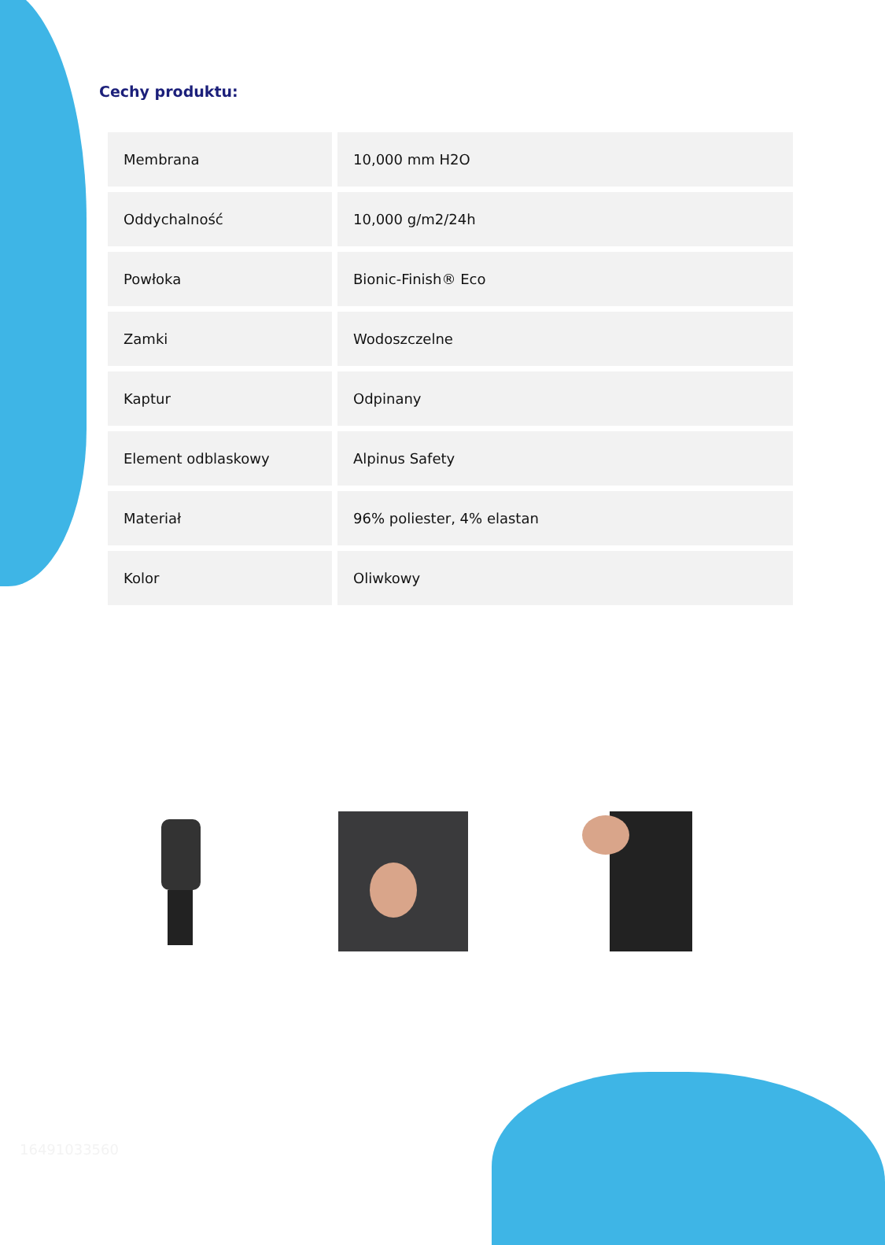Cechy produktu:
| Membrana | 10,000 mm H2O |
| Oddychalność | 10,000 g/m2/24h |
| Powłoka | Bionic-Finish® Eco |
| Zamki | Wodoszczelne |
| Kaptur | Odpinany |
| Element odblaskowy | Alpinus Safety |
| Materiał | 96% poliester, 4% elastan |
| Kolor | Oliwkowy |
16491033560